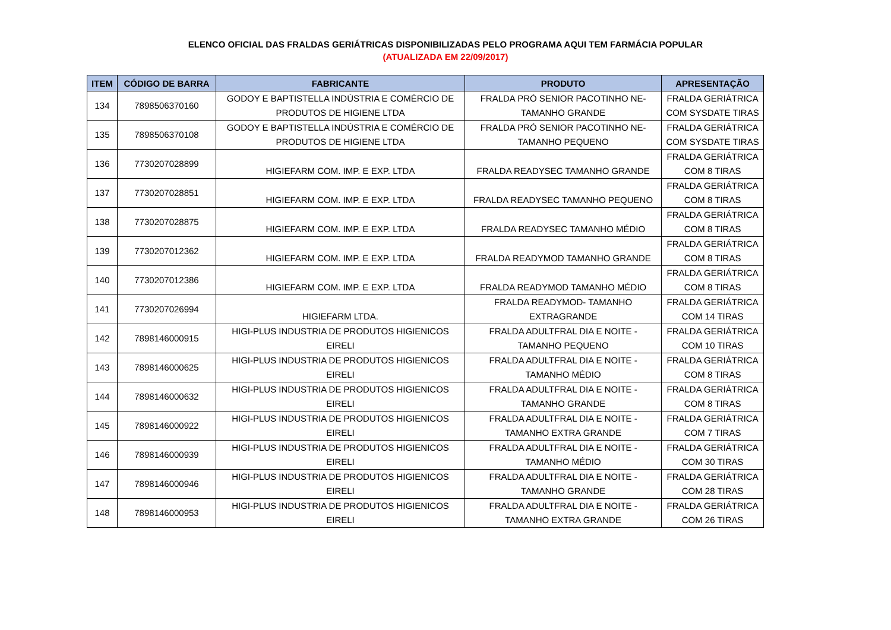ELENCO OFICIAL DAS FRALDAS GERIÁTRICAS DISPONIBILIZADAS PELO PROGRAMA AQUI TEM FARMÁCIA POPULAR
(ATUALIZADA EM 22/09/2017)
| ITEM | CÓDIGO DE BARRA | FABRICANTE | PRODUTO | APRESENTAÇÃO |
| --- | --- | --- | --- | --- |
| 134 | 7898506370160 | GODOY E BAPTISTELLA INDÚSTRIA E COMÉRCIO DE PRODUTOS DE HIGIENE LTDA | FRALDA PRÓ SENIOR PACOTINHO NE- TAMANHO GRANDE | FRALDA GERIÁTRICA COM SYSDATE TIRAS |
| 135 | 7898506370108 | GODOY E BAPTISTELLA INDÚSTRIA E COMÉRCIO DE PRODUTOS DE HIGIENE LTDA | FRALDA PRÓ SENIOR PACOTINHO NE- TAMANHO PEQUENO | FRALDA GERIÁTRICA COM SYSDATE TIRAS |
| 136 | 7730207028899 | HIGIEFARM COM. IMP. E EXP. LTDA | FRALDA READYSEC TAMANHO GRANDE | FRALDA GERIÁTRICA COM 8 TIRAS |
| 137 | 7730207028851 | HIGIEFARM COM. IMP. E EXP. LTDA | FRALDA READYSEC TAMANHO PEQUENO | FRALDA GERIÁTRICA COM 8 TIRAS |
| 138 | 7730207028875 | HIGIEFARM COM. IMP. E EXP. LTDA | FRALDA READYSEC TAMANHO MÉDIO | FRALDA GERIÁTRICA COM 8 TIRAS |
| 139 | 7730207012362 | HIGIEFARM COM. IMP. E EXP. LTDA | FRALDA READYMOD TAMANHO GRANDE | FRALDA GERIÁTRICA COM 8 TIRAS |
| 140 | 7730207012386 | HIGIEFARM COM. IMP. E EXP. LTDA | FRALDA READYMOD TAMANHO MÉDIO | FRALDA GERIÁTRICA COM 8 TIRAS |
| 141 | 7730207026994 | HIGIEFARM LTDA. | FRALDA READYMOD- TAMANHO EXTRAGRANDE | FRALDA GERIÁTRICA COM 14 TIRAS |
| 142 | 7898146000915 | HIGI-PLUS INDUSTRIA DE PRODUTOS HIGIENICOS EIRELI | FRALDA ADULTFRAL DIA E NOITE - TAMANHO PEQUENO | FRALDA GERIÁTRICA COM 10 TIRAS |
| 143 | 7898146000625 | HIGI-PLUS INDUSTRIA DE PRODUTOS HIGIENICOS EIRELI | FRALDA ADULTFRAL DIA E NOITE - TAMANHO MÉDIO | FRALDA GERIÁTRICA COM 8 TIRAS |
| 144 | 7898146000632 | HIGI-PLUS INDUSTRIA DE PRODUTOS HIGIENICOS EIRELI | FRALDA ADULTFRAL DIA E NOITE - TAMANHO GRANDE | FRALDA GERIÁTRICA COM 8 TIRAS |
| 145 | 7898146000922 | HIGI-PLUS INDUSTRIA DE PRODUTOS HIGIENICOS EIRELI | FRALDA ADULTFRAL DIA E NOITE - TAMANHO EXTRA GRANDE | FRALDA GERIÁTRICA COM 7 TIRAS |
| 146 | 7898146000939 | HIGI-PLUS INDUSTRIA DE PRODUTOS HIGIENICOS EIRELI | FRALDA ADULTFRAL DIA E NOITE - TAMANHO MÉDIO | FRALDA GERIÁTRICA COM 30 TIRAS |
| 147 | 7898146000946 | HIGI-PLUS INDUSTRIA DE PRODUTOS HIGIENICOS EIRELI | FRALDA ADULTFRAL DIA E NOITE - TAMANHO GRANDE | FRALDA GERIÁTRICA COM 28 TIRAS |
| 148 | 7898146000953 | HIGI-PLUS INDUSTRIA DE PRODUTOS HIGIENICOS EIRELI | FRALDA ADULTFRAL DIA E NOITE - TAMANHO EXTRA GRANDE | FRALDA GERIÁTRICA COM 26 TIRAS |